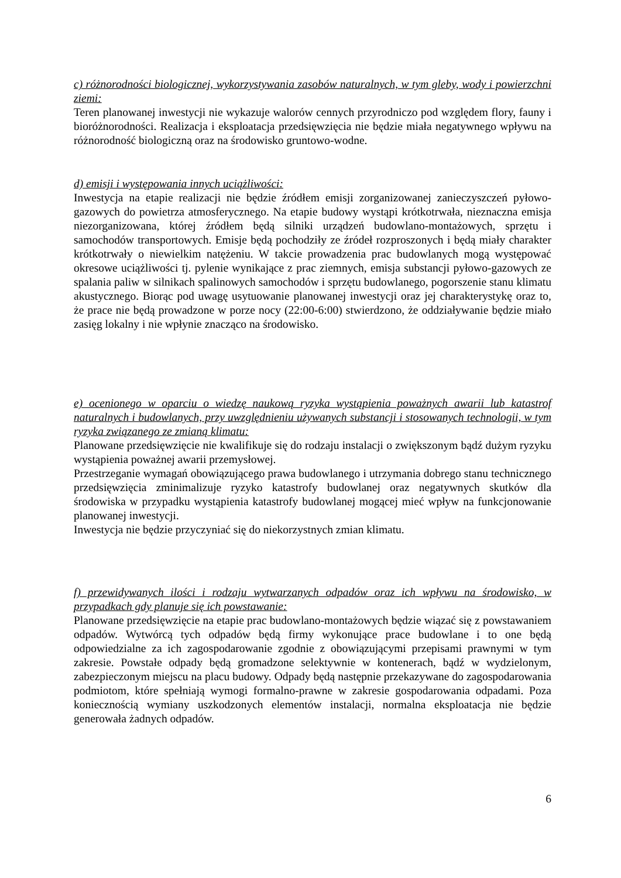c) różnorodności biologicznej, wykorzystywania zasobów naturalnych, w tym gleby, wody i powierzchni ziemi:
Teren planowanej inwestycji nie wykazuje walorów cennych przyrodniczo pod względem flory, fauny i bioróżnorodności. Realizacja i eksploatacja przedsięwzięcia nie będzie miała negatywnego wpływu na różnorodność biologiczną oraz na środowisko gruntowo-wodne.
d) emisji i występowania innych uciążliwości:
Inwestycja na etapie realizacji nie będzie źródłem emisji zorganizowanej zanieczyszczeń pyłowo-gazowych do powietrza atmosferycznego. Na etapie budowy wystąpi krótkotrwała, nieznaczna emisja niezorganizowana, której źródłem będą silniki urządzeń budowlano-montażowych, sprzętu i samochodów transportowych. Emisje będą pochodziły ze źródeł rozproszonych i będą miały charakter krótkotrwały o niewielkim natężeniu. W takcie prowadzenia prac budowlanych mogą występować okresowe uciążliwości tj. pylenie wynikające z prac ziemnych, emisja substancji pyłowo-gazowych ze spalania paliw w silnikach spalinowych samochodów i sprzętu budowlanego, pogorszenie stanu klimatu akustycznego. Biorąc pod uwagę usytuowanie planowanej inwestycji oraz jej charakterystykę oraz to, że prace nie będą prowadzone w porze nocy (22:00-6:00) stwierdzono, że oddziaływanie będzie miało zasięg lokalny i nie wpłynie znacząco na środowisko.
e) ocenionego w oparciu o wiedzę naukową ryzyka wystąpienia poważnych awarii lub katastrof naturalnych i budowlanych, przy uwzględnieniu używanych substancji i stosowanych technologii, w tym ryzyka związanego ze zmianą klimatu:
Planowane przedsięwzięcie nie kwalifikuje się do rodzaju instalacji o zwiększonym bądź dużym ryzyku wystąpienia poważnej awarii przemysłowej.
Przestrzeganie wymagań obowiązującego prawa budowlanego i utrzymania dobrego stanu technicznego przedsięwzięcia zminimalizuje ryzyko katastrofy budowlanej oraz negatywnych skutków dla środowiska w przypadku wystąpienia katastrofy budowlanej mogącej mieć wpływ na funkcjonowanie planowanej inwestycji.
Inwestycja nie będzie przyczyniać się do niekorzystnych zmian klimatu.
f) przewidywanych ilości i rodzaju wytwarzanych odpadów oraz ich wpływu na środowisko, w przypadkach gdy planuje się ich powstawanie:
Planowane przedsięwzięcie na etapie prac budowlano-montażowych będzie wiązać się z powstawaniem odpadów. Wytwórcą tych odpadów będą firmy wykonujące prace budowlane i to one będą odpowiedzialne za ich zagospodarowanie zgodnie z obowiązującymi przepisami prawnymi w tym zakresie. Powstałe odpady będą gromadzone selektywnie w kontenerach, bądź w wydzielonym, zabezpieczonym miejscu na placu budowy. Odpady będą następnie przekazywane do zagospodarowania podmiotom, które spełniają wymogi formalno-prawne w zakresie gospodarowania odpadami. Poza koniecznością wymiany uszkodzonych elementów instalacji, normalna eksploatacja nie będzie generowała żadnych odpadów.
6